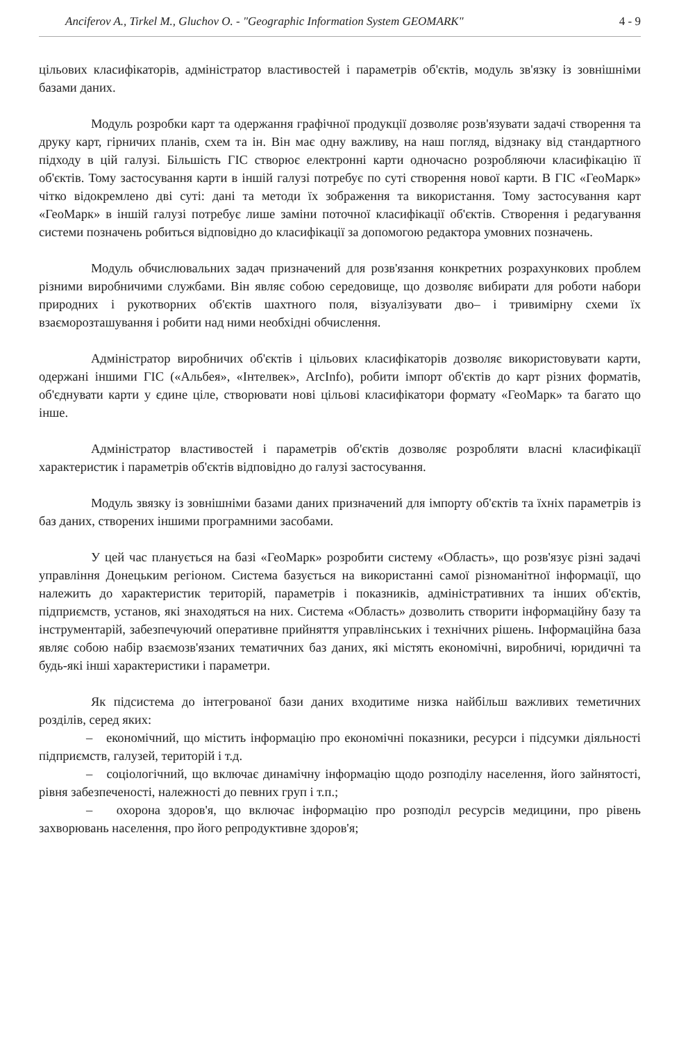Anciferov A., Tirkel M., Gluchov O. - "Geographic Information System GEOMARK" 4 - 9
цільових класифікаторів, адміністратор властивостей і параметрів об'єктів, модуль зв'язку із зовнішніми базами даних.
Модуль розробки карт та одержання графічної продукції дозволяє розв'язувати задачі створення та друку карт, гірничих планів, схем та ін. Він має одну важливу, на наш погляд, відзнаку від стандартного підходу в цій галузі. Більшість ГІС створює електронні карти одночасно розробляючи класифікацію її об'єктів. Тому застосування карти в іншій галузі потребує по суті створення нової карти. В ГІС «ГеоМарк» чітко відокремлено дві суті: дані та методи їх зображення та використання. Тому застосування карт «ГеоМарк» в іншій галузі потребує лише заміни поточної класифікації об'єктів. Створення і редагування системи позначень робиться відповідно до класифікації за допомогою редактора умовних позначень.
Модуль обчислювальних задач призначений для розв'язання конкретних розрахункових проблем різними виробничими службами. Він являє собою середовище, що дозволяє вибирати для роботи набори природних і рукотворних об'єктів шахтного поля, візуалізувати дво– і тривимірну схеми їх взаєморозташування і робити над ними необхідні обчислення.
Адміністратор виробничих об'єктів і цільових класифікаторів дозволяє використовувати карти, одержані іншими ГІС («Альбея», «Інтелвек», ArcInfo), робити імпорт об'єктів до карт різних форматів, об'єднувати карти у єдине ціле, створювати нові цільові класифікатори формату «ГеоМарк» та багато що інше.
Адміністратор властивостей і параметрів об'єктів дозволяє розробляти власні класифікації характеристик і параметрів об'єктів відповідно до галузі застосування.
Модуль звязку із зовнішніми базами даних призначений для імпорту об'єктів та їхніх параметрів із баз даних, створених іншими програмними засобами.
У цей час планується на базі «ГеоМарк» розробити систему «Область», що розв'язує різні задачі управління Донецьким регіоном. Система базується на використанні самої різноманітної інформації, що належить до характеристик територій, параметрів і показників, адміністративних та інших об'єктів, підприємств, установ, які знаходяться на них. Система «Область» дозволить створити інформаційну базу та інструментарій, забезпечуючий оперативне прийняття управлінських і технічних рішень. Інформаційна база являє собою набір взаємозв'язаних тематичних баз даних, які містять економічні, виробничі, юридичні та будь-які інші характеристики і параметри.
Як підсистема до інтегрованої бази даних входитиме низка найбільш важливих теметичних розділів, серед яких:
– економічний, що містить інформацію про економічні показники, ресурси і підсумки діяльності підприємств, галузей, територій і т.д.
– соціологічний, що включає динамічну інформацію щодо розподілу населення, його зайнятості, рівня забезпеченості, належності до певних груп і т.п.;
– охорона здоров'я, що включає інформацію про розподіл ресурсів медицини, про рівень захворювань населення, про його репродуктивне здоров'я;